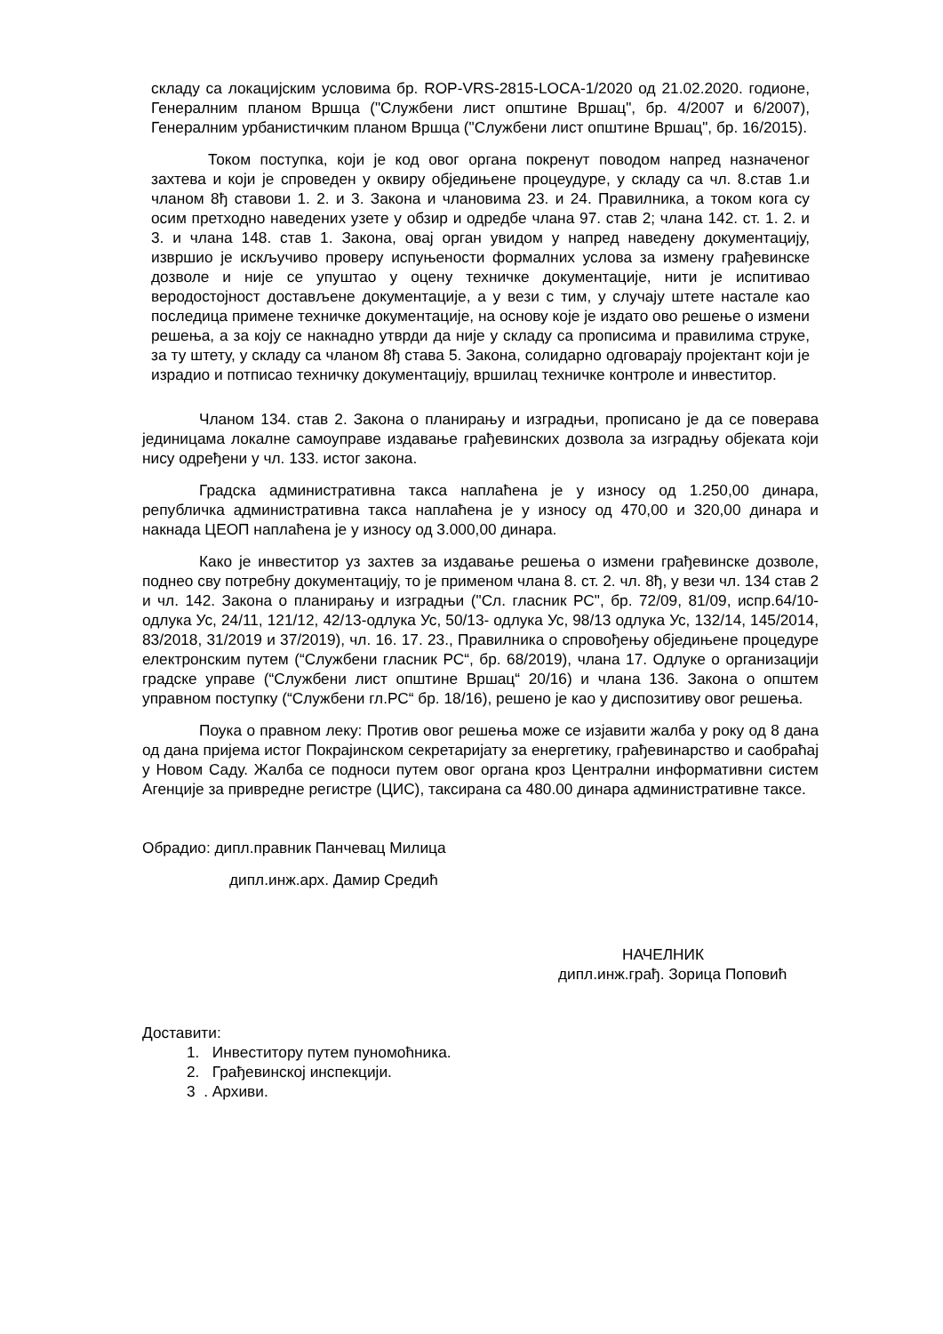складу са локацијским условима бр. ROP-VRS-2815-LOCA-1/2020 од 21.02.2020. годионе, Генералним планом Вршца ("Службени лист општине Вршац", бр. 4/2007 и 6/2007), Генералним урбанистичким планом Вршца ("Службени лист општине Вршац", бр. 16/2015).
Током поступка, који је код овог органа покренут поводом напред назначеног захтева и који је спроведен у оквиру обједињене процеудуре, у складу са чл. 8.став 1.и чланом 8ђ ставови 1. 2. и 3. Закона и члановима 23. и 24. Правилника, а током кога су осим претходно наведених узете у обзир и одредбе члана 97. став 2; члана 142. ст. 1. 2. и 3. и члана 148. став 1. Закона, овај орган увидом у напред наведену документацију, извршио је искључиво проверу испуњености формалних услова за измену грађевинске дозволе и није се упуштао у оцену техничке документације, нити је испитивао веродостојност достављене документације, а у вези с тим, у случају штете настале као последица примене техничке документације, на основу које је издато ово решење о измени решења, а за коју се накнадно утврди да није у складу са прописима и правилима струке, за ту штету, у складу са чланом 8ђ става 5. Закона, солидарно одговарају пројектант који је израдио и потписао техничку документацију, вршилац техничке контроле и инвеститор.
Чланом 134. став 2. Закона о планирању и изградњи, прописано је да се поверава јединицама локалне самоуправе издавање грађевинских дозвола за изградњу објеката који нису одређени у чл. 133. истог закона.
Градска административна такса наплаћена је у износу од 1.250,00 динара, републичка административна такса наплаћена је у износу од 470,00 и 320,00 динара и накнада ЦЕОП наплаћена је у износу од 3.000,00 динара.
Како је инвеститор уз захтев за издавање решења о измени грађевинске дозволе, поднео сву потребну документацију, то је применом члана 8. ст. 2. чл. 8ђ, у вези чл. 134 став 2 и чл. 142. Закона о планирању и изградњи ("Сл. гласник РС", бр. 72/09, 81/09, испр.64/10-одлука Ус, 24/11, 121/12, 42/13-одлука Ус, 50/13- одлука Ус, 98/13 одлука Ус, 132/14, 145/2014, 83/2018, 31/2019 и 37/2019), чл. 16. 17. 23., Правилника о спровођењу обједињене процедуре електронским путем (“Службени гласник РС“, бр. 68/2019), члана 17. Одлуке о организацији градске управе (“Службени лист општине Вршац“ 20/16) и члана 136. Закона о општем управном поступку (“Службени гл.РС“ бр. 18/16), решено је као у диспозитиву овог решења.
Поука о правном леку: Против овог решења може се изјавити жалба у року од 8 дана од дана пријема истог Покрајинском секретаријату за енергетику, грађевинарство и саобраћај у Новом Саду. Жалба се подноси путем овог органа кроз Централни информативни систем Агенције за привредне регистре (ЦИС), таксирана са 480.00 динара административне таксе.
Обрадио: дипл.правник Панчевац Милица
дипл.инж.арх. Дамир Средић
НАЧЕЛНИК
дипл.инж.грађ. Зорица Поповић
Доставити:
1. Инвеститору путем пуномоћника.
2. Грађевинској инспекцији.
3 . Архиви.